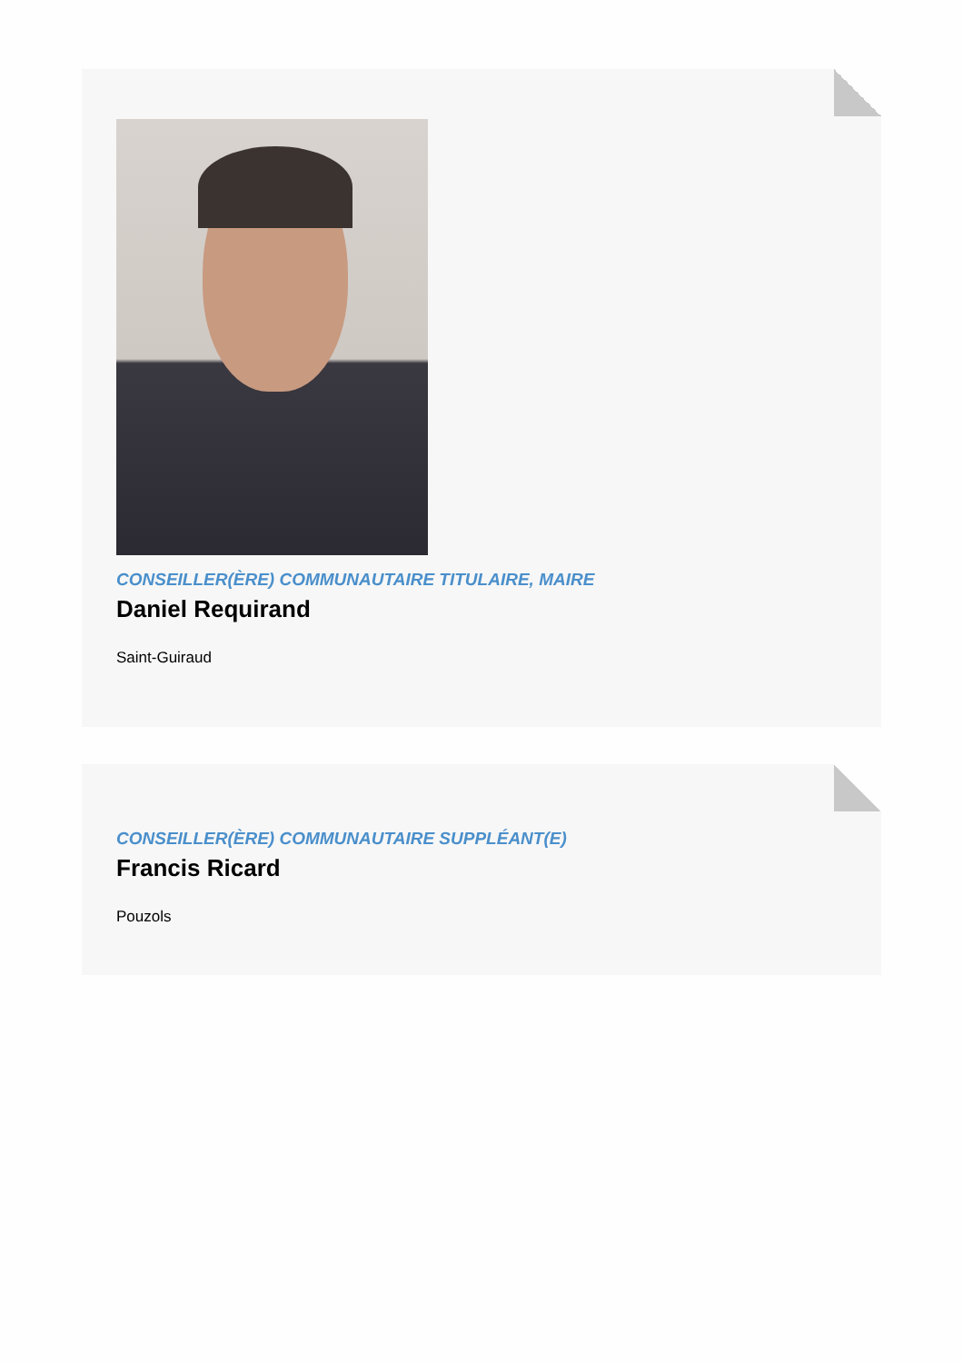CONSEILLER(ÈRE) COMMUNAUTAIRE TITULAIRE, MAIRE
Daniel Requirand
Saint-Guiraud
CONSEILLER(ÈRE) COMMUNAUTAIRE SUPPLÉANT(E)
Francis Ricard
Pouzols